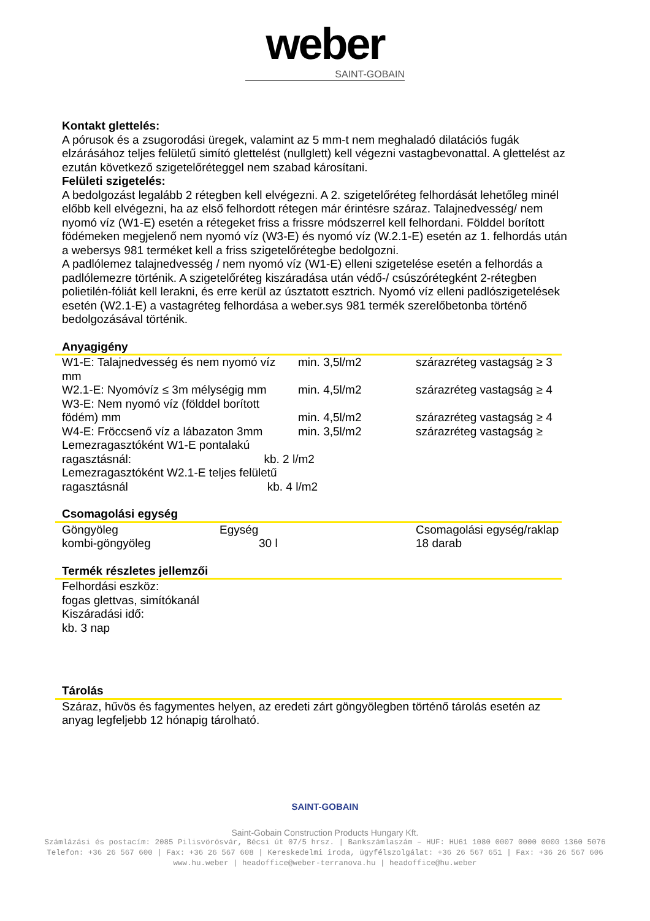weber
SAINT-GOBAIN
Kontakt glettelés:
A pórusok és a zsugorodási üregek, valamint az 5 mm-t nem meghaladó dilatációs fugák elzárásához teljes felületű simító glettelést (nullglett) kell végezni vastagbevonattal. A glettelést az ezután következő szigetelőréteggel nem szabad károsítani.
Felületi szigetelés:
A bedolgozást legalább 2 rétegben kell elvégezni. A 2. szigetelőréteg felhordását lehetőleg minél előbb kell elvégezni, ha az első felhordott rétegen már érintésre száraz. Talajnedvesség/ nem nyomó víz (W1-E) esetén a rétegeket friss a frissre módszerrel kell felhordani. Földdel borított födémeken megjelenő nem nyomó víz (W3-E) és nyomó víz (W.2.1-E) esetén az 1. felhordás után a webersys 981 terméket kell a friss szigetelőrétegbe bedolgozni.
A padlólemez talajnedvesség / nem nyomó víz (W1-E) elleni szigetelése esetén a felhordás a padlólemezre történik. A szigetelőréteg kiszáradása után védő-/ csúszórétegként 2-rétegben polietilén-fóliát kell lerakni, és erre kerül az úsztatott esztrich. Nyomó víz elleni padlószigetelések esetén (W2.1-E) a vastagréteg felhordása a weber.sys 981 termék szerelőbetonba történő bedolgozásával történik.
Anyagigény
| W1-E: Talajnedvesség és nem nyomó víz mm | min. 3,5l/m2 | szárazréteg vastagság ≥ 3 |
| W2.1-E: Nyomóvíz ≤ 3m mélységig mm | min. 4,5l/m2 | szárazréteg vastagság ≥ 4 |
| W3-E: Nem nyomó víz (földdel borított födém) mm | min. 4,5l/m2 | szárazréteg vastagság ≥ 4 |
| W4-E: Fröccsenő víz a lábazaton 3mm | min. 3,5l/m2 | szárazréteg vastagság ≥ |
| Lemezragasztóként W1-E pontalakú ragasztásnál: kb. 2 l/m2 | | |
| Lemezragasztóként W2.1-E teljes felületű ragasztásnál kb. 4 l/m2 | | |
Csomagolási egység
| Göngyöleg | Egység | Csomagolási egység/raklap |
| kombi-göngyöleg | 30 l | 18 darab |
Termék részletes jellemzői
Felhordási eszköz:
fogas glettvas, simítókanál
Kiszáradási idő:
kb. 3 nap
Tárolás
Száraz, hűvös és fagymentes helyen, az eredeti zárt göngyölegben történő tárolás esetén az anyag legfeljebb 12 hónapig tárolható.
SAINT-GOBAIN
Saint-Gobain Construction Products Hungary Kft.
Számlázási és postacím: 2085 Pilisvörösvár, Bécsi út 07/5 hrsz. | Bankszámlaszám – HUF: HU61 1080 0007 0000 0000 1360 5076
Telefon: +36 26 567 600 | Fax: +36 26 567 608 | Kereskedelmi iroda, ügyfélszolgálat: +36 26 567 651 | Fax: +36 26 567 606
www.hu.weber | headoffice@weber-terranova.hu | headoffice@hu.weber